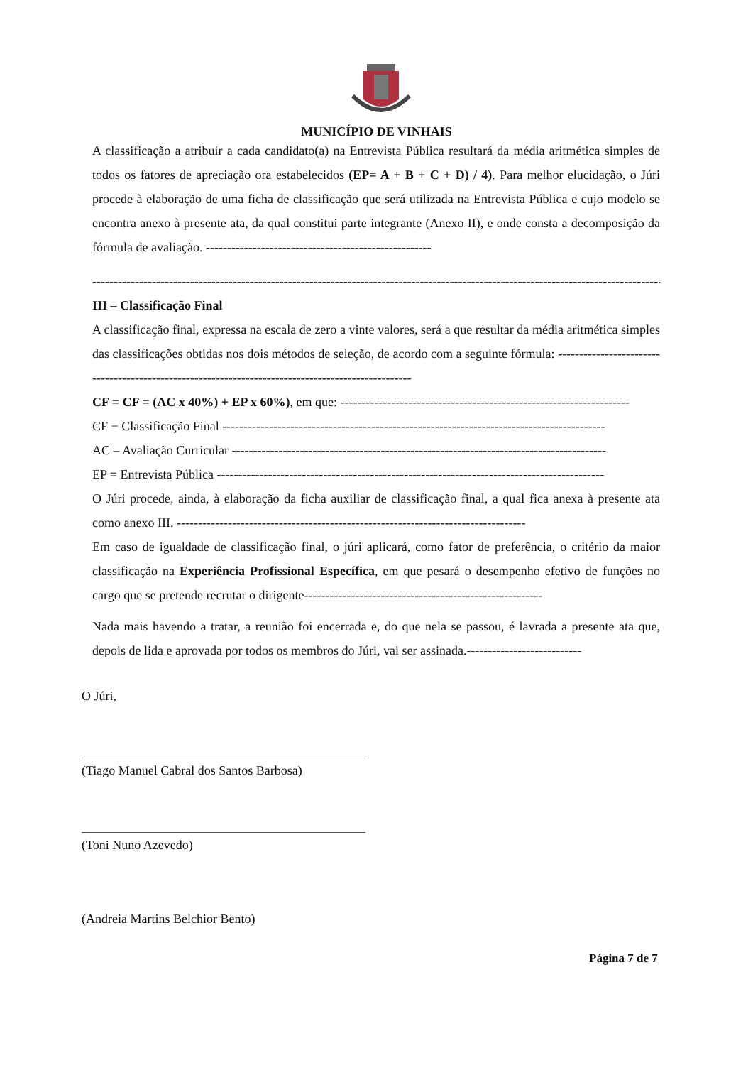MUNICÍPIO DE VINHAIS
A classificação a atribuir a cada candidato(a) na Entrevista Pública resultará da média aritmética simples de todos os fatores de apreciação ora estabelecidos (EP= A + B + C + D) / 4). Para melhor elucidação, o Júri procede à elaboração de uma ficha de classificação que será utilizada na Entrevista Pública e cujo modelo se encontra anexo à presente ata, da qual constitui parte integrante (Anexo II), e onde consta a decomposição da fórmula de avaliação. -----------------------------------------------------
----------------------------------------------------------------------------------------------------------------------------------------
III – Classificação Final
A classificação final, expressa na escala de zero a vinte valores, será a que resultar da média aritmética simples das classificações obtidas nos dois métodos de seleção, de acordo com a seguinte fórmula: ---------------------------------------------------------------------------------------------------
CF = CF = (AC x 40%) + EP x 60%), em que: --------------------------------------------------------------------
CF − Classificação Final ------------------------------------------------------------------------------------------
AC – Avaliação Curricular ----------------------------------------------------------------------------------------
EP = Entrevista Pública -------------------------------------------------------------------------------------------
O Júri procede, ainda, à elaboração da ficha auxiliar de classificação final, a qual fica anexa à presente ata como anexo III. ----------------------------------------------------------------------------------
Em caso de igualdade de classificação final, o júri aplicará, como fator de preferência, o critério da maior classificação na Experiência Profissional Específica, em que pesará o desempenho efetivo de funções no cargo que se pretende recrutar o dirigente--------------------------------------------------------
Nada mais havendo a tratar, a reunião foi encerrada e, do que nela se passou, é lavrada a presente ata que, depois de lida e aprovada por todos os membros do Júri, vai ser assinada.---------------------------
O Júri,
(Tiago Manuel Cabral dos Santos Barbosa)
(Toni Nuno Azevedo)
(Andreia Martins Belchior Bento)
Página 7 de 7